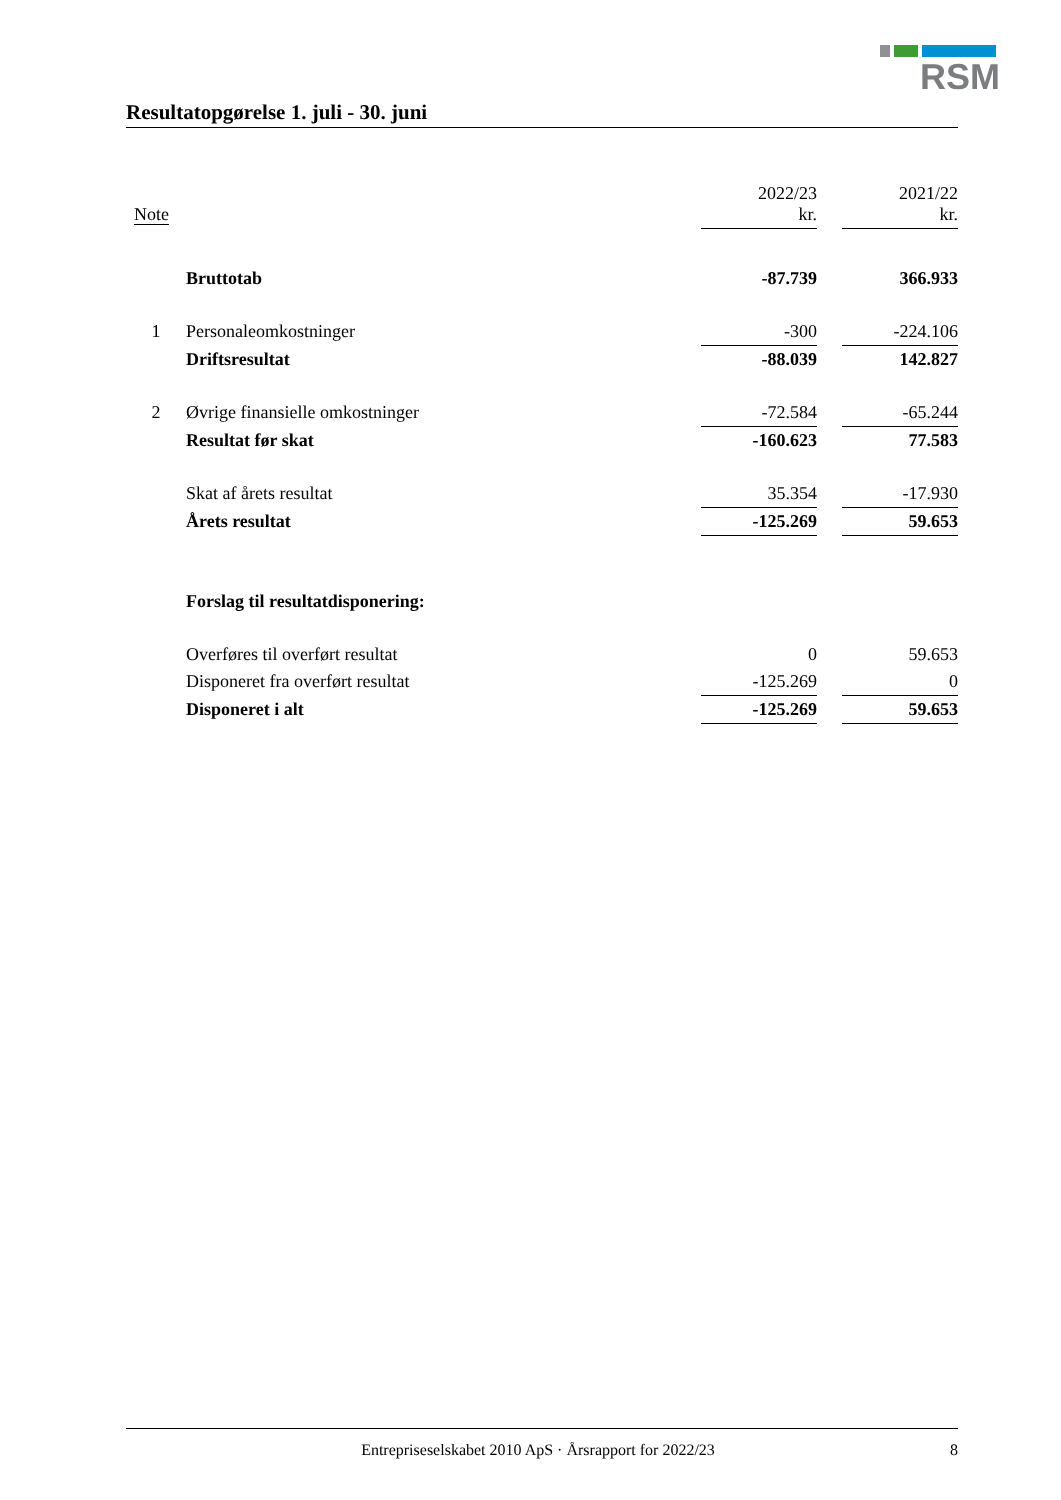RSM
Resultatopgørelse 1. juli - 30. juni
| Note | | 2022/23 kr. | | 2021/22 kr. |
| --- | --- | --- | --- | --- |
| | Bruttotab | -87.739 | | 366.933 |
| 1 | Personaleomkostninger | -300 | | -224.106 |
| | Driftsresultat | -88.039 | | 142.827 |
| 2 | Øvrige finansielle omkostninger | -72.584 | | -65.244 |
| | Resultat før skat | -160.623 | | 77.583 |
| | Skat af årets resultat | 35.354 | | -17.930 |
| | Årets resultat | -125.269 | | 59.653 |
| | Forslag til resultatdisponering: | | | |
| | Overføres til overført resultat | 0 | | 59.653 |
| | Disponeret fra overført resultat | -125.269 | | 0 |
| | Disponeret i alt | -125.269 | | 59.653 |
Entrepriseselskabet 2010 ApS · Årsrapport for 2022/23 8